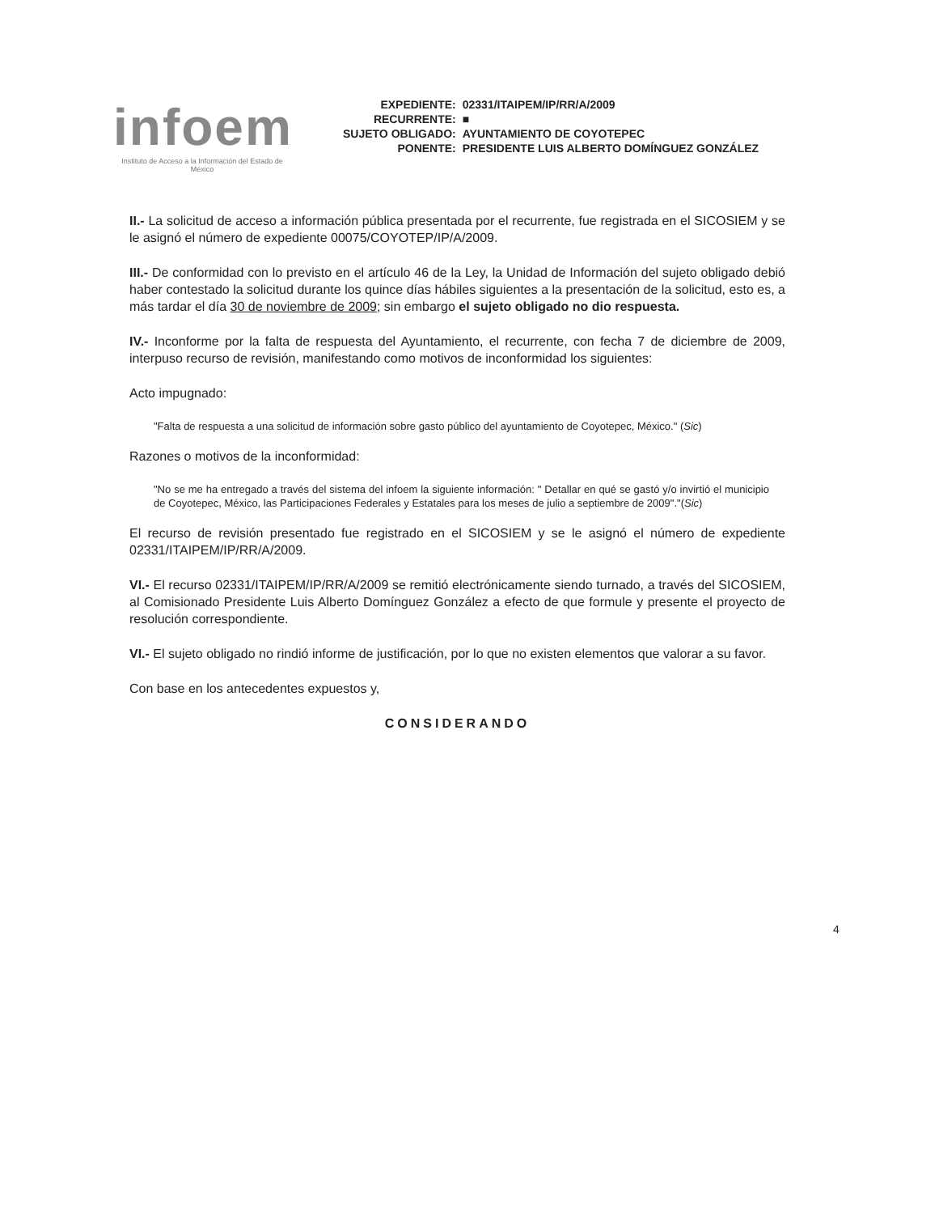infoem
Instituto de Acceso a la Información del Estado de México
| EXPEDIENTE: | 02331/ITAIPEM/IP/RR/A/2009 |
| RECURRENTE: | ■ |
| SUJETO OBLIGADO: | AYUNTAMIENTO DE COYOTEPEC |
| PONENTE: | PRESIDENTE LUIS ALBERTO DOMÍNGUEZ GONZÁLEZ |
II.- La solicitud de acceso a información pública presentada por el recurrente, fue registrada en el SICOSIEM y se le asignó el número de expediente 00075/COYOTEP/IP/A/2009.
III.- De conformidad con lo previsto en el artículo 46 de la Ley, la Unidad de Información del sujeto obligado debió haber contestado la solicitud durante los quince días hábiles siguientes a la presentación de la solicitud, esto es, a más tardar el día 30 de noviembre de 2009; sin embargo el sujeto obligado no dio respuesta.
IV.- Inconforme por la falta de respuesta del Ayuntamiento, el recurrente, con fecha 7 de diciembre de 2009, interpuso recurso de revisión, manifestando como motivos de inconformidad los siguientes:
Acto impugnado:
"Falta de respuesta a una solicitud de información sobre gasto público del ayuntamiento de Coyotepec, México." (Sic)
Razones o motivos de la inconformidad:
"No se me ha entregado a través del sistema del infoem la siguiente información: " Detallar en qué se gastó y/o invirtió el municipio de Coyotepec, México, las Participaciones Federales y Estatales para los meses de julio a septiembre de 2009"."(Sic)
El recurso de revisión presentado fue registrado en el SICOSIEM y se le asignó el número de expediente 02331/ITAIPEM/IP/RR/A/2009.
VI.- El recurso 02331/ITAIPEM/IP/RR/A/2009 se remitió electrónicamente siendo turnado, a través del SICOSIEM, al Comisionado Presidente Luis Alberto Domínguez González a efecto de que formule y presente el proyecto de resolución correspondiente.
VI.- El sujeto obligado no rindió informe de justificación, por lo que no existen elementos que valorar a su favor.
Con base en los antecedentes expuestos y,
CONSIDERANDO
4